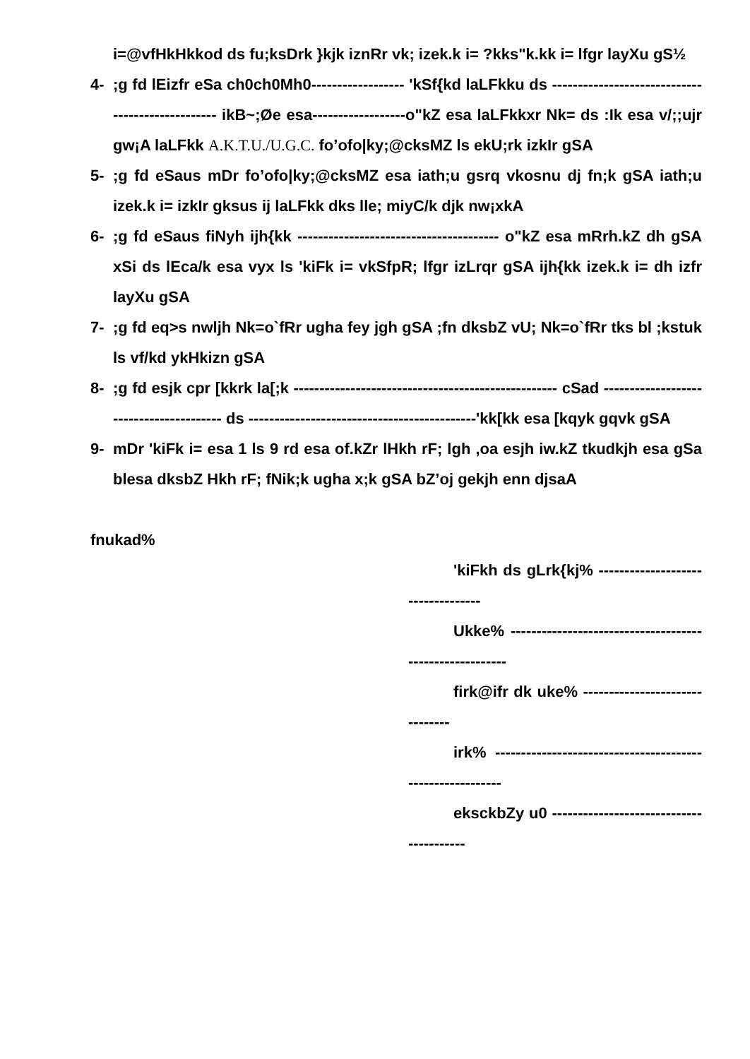i=@vfHkHkkod ds fu;ksDrk }kjk iznRr vk; izek.k i= ?kks"k.kk i= lfgr layXu gS½
4-;g fd lEizfr eSa ch0ch0Mh0------------------ 'kSf{kd laLFkku ds ------------------------------------------------- ikB~;Øe esa------------------o"kZ esa laLFkkxr Nk= ds :Ik esa v/;;ujr gw¡A laLFkk A.K.T.U./U.G.C. fo’ofo|ky;@cksMZ ls ekU;rk izkIr gSA
5-;g fd eSaus mDr fo’ofo|ky;@cksMZ esa iath;u gsrq vkosnu dj fn;k gSA iath;u izek.k i= izkIr gksus ij laLFkk dks lle; miyC/k djk nw¡xkA
6-;g fd eSaus fiNyh ijh{kk --------------------------------------- o"kZ esa mRrh.kZ dh gSA xSi ds lEca/k esa vyx ls 'kiFk i= vkSfpR; lfgr izLrqr gSA ijh{kk izek.k i= dh izfr layXu gSA
7-;g fd eq>s nwljh Nk=o`fRr ugha fey jgh gSA ;fn dksbZ vU; Nk=o`fRr tks bl ;kstuk ls vf/kd ykHkizn gSA
8-;g fd esjk cpr [kkrk la[;k --------------------------------------------------- cSad ---------------------------------------- ds --------------------------------------------'kk[kk esa [kqyk gqvk gSA
9- mDr 'kiFk i= esa 1 ls 9 rd esa of.kZr lHkh rF; lgh ,oa esjh iw.kZ tkudkjh esa gSa blesa dksbZ Hkh rF; fNik;k ugha x;k gSA bZ’oj gekjh enn djsaA
fnukad%
'kiFkh ds gLrk{kj% ----------------------------------
Ukke% --------------------------------------------------------
firk@ifr dk uke% -------------------------------
irk% ----------------------------------------------------------
eksckbZy u0 ----------------------------------------